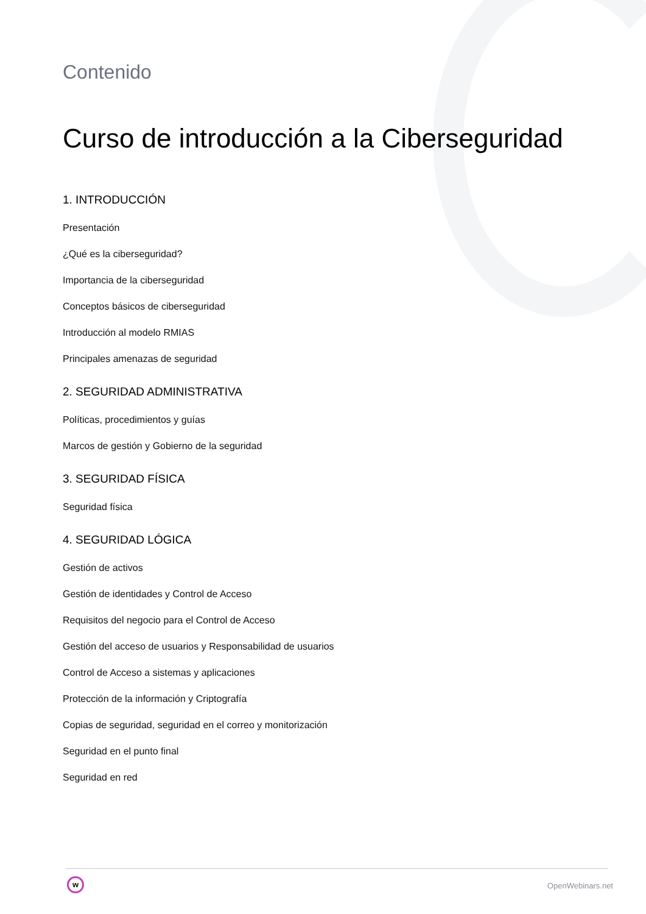Contenido
Curso de introducción a la Ciberseguridad
1. INTRODUCCIÓN
Presentación
¿Qué es la ciberseguridad?
Importancia de la ciberseguridad
Conceptos básicos de ciberseguridad
Introducción al modelo RMIAS
Principales amenazas de seguridad
2. SEGURIDAD ADMINISTRATIVA
Políticas, procedimientos y guías
Marcos de gestión y Gobierno de la seguridad
3. SEGURIDAD FÍSICA
Seguridad física
4. SEGURIDAD LÓGICA
Gestión de activos
Gestión de identidades y Control de Acceso
Requisitos del negocio para el Control de Acceso
Gestión del acceso de usuarios y Responsabilidad de usuarios
Control de Acceso a sistemas y aplicaciones
Protección de la información y Criptografía
Copias de seguridad, seguridad en el correo y monitorización
Seguridad en el punto final
Seguridad en red
w
OpenWebinars.net